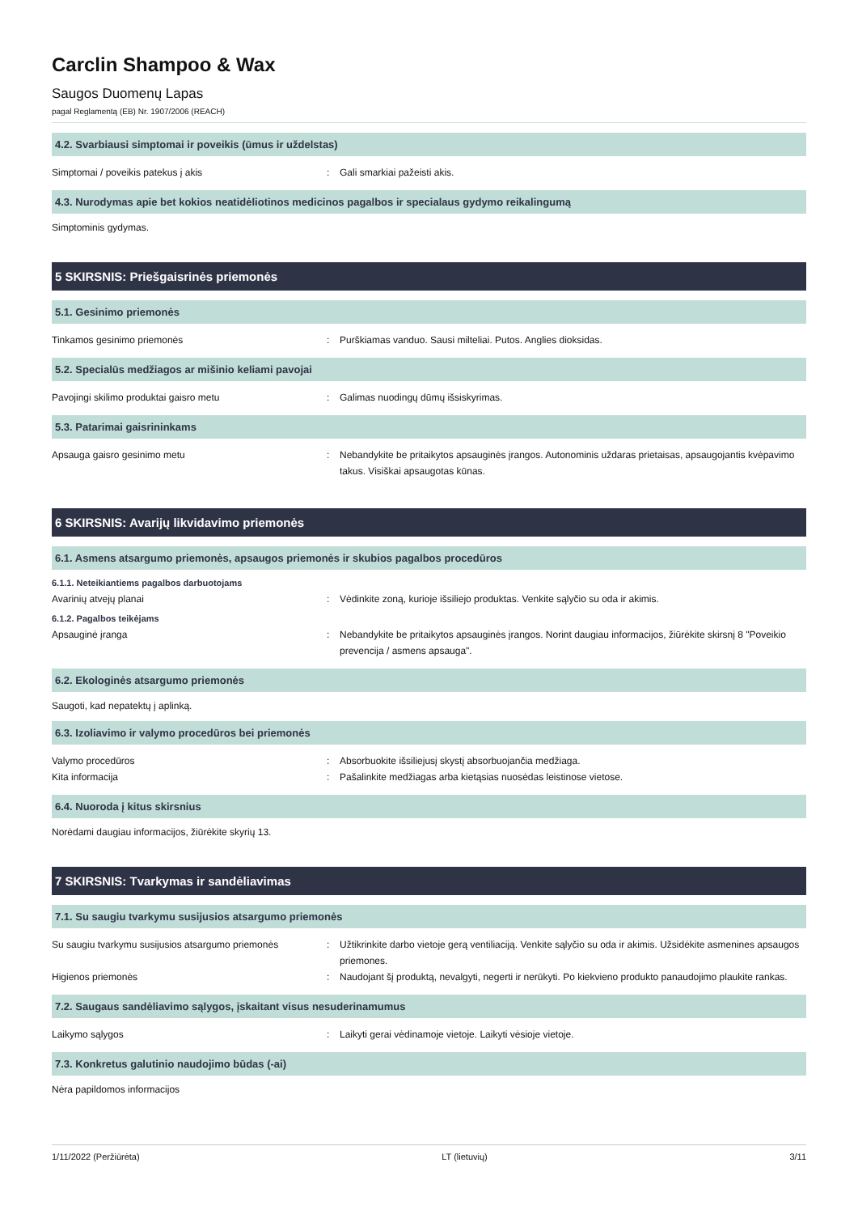Carclin Shampoo & Wax
Saugos Duomenų Lapas
pagal Reglamentą (EB) Nr. 1907/2006 (REACH)
4.2. Svarbiausi simptomai ir poveikis (ūmus ir uždelstas)
Simptomai / poveikis patekus į akis : Gali smarkiai pažeisti akis.
4.3. Nurodymas apie bet kokios neatidėliotinos medicinos pagalbos ir specialaus gydymo reikalingumą
Simptominis gydymas.
5 SKIRSNIS: Priešgaisrinės priemonės
5.1. Gesinimo priemonės
Tinkamos gesinimo priemonės : Purškiamas vanduo. Sausi milteliai. Putos. Anglies dioksidas.
5.2. Specialūs medžiagos ar mišinio keliami pavojai
Pavojingi skilimo produktai gaisro metu : Galimas nuodingų dūmų išsiskyrimas.
5.3. Patarimai gaisrininkams
Apsauga gaisro gesinimo metu : Nebandykite be pritaikytos apsauginės įrangos. Autonominis uždaras prietaisas, apsaugojantis kvėpavimo takus. Visiškai apsaugotas kūnas.
6 SKIRSNIS: Avarijų likvidavimo priemonės
6.1. Asmens atsargumo priemonės, apsaugos priemonės ir skubios pagalbos procedūros
6.1.1. Neteikiantiems pagalbos darbuotojams
Avarinių atvejų planai : Vėdinkite zoną, kurioje išsiliejo produktas. Venkite sąlyčio su oda ir akimis.
6.1.2. Pagalbos teikėjams
Apsauginė įranga : Nebandykite be pritaikytos apsauginės įrangos. Norint daugiau informacijos, žiūrėkite skirsnį 8 "Poveikio prevencija / asmens apsauga".
6.2. Ekologinės atsargumo priemonės
Saugoti, kad nepatektų į aplinką.
6.3. Izoliavimo ir valymo procedūros bei priemonės
Valymo procedūros : Absorbuokite išsiliejusį skystį absorbuojančia medžiaga.
Kita informacija : Pašalinkite medžiagas arba kietąsias nuosėdas leistinose vietose.
6.4. Nuoroda į kitus skirsnius
Norėdami daugiau informacijos, žiūrėkite skyrių 13.
7 SKIRSNIS: Tvarkymas ir sandėliavimas
7.1. Su saugiu tvarkymu susijusios atsargumo priemonės
Su saugiu tvarkymu susijusios atsargumo priemonės
: Užtikrinkite darbo vietoje gerą ventiliaciją. Venkite sąlyčio su oda ir akimis. Užsidėkite asmenines apsaugos priemones.
Higienos priemonės : Naudojant šį produktą, nevalgyti, negerti ir nerūkyti. Po kiekvieno produkto panaudojimo plaukite rankas.
7.2. Saugaus sandėliavimo sąlygos, įskaitant visus nesuderinamumus
Laikymo sąlygos : Laikyti gerai vėdinamoje vietoje. Laikyti vėsioje vietoje.
7.3. Konkretus galutinio naudojimo būdas (-ai)
Nėra papildomos informacijos
1/11/2022 (Peržiūrėta) LT (lietuvių) 3/11